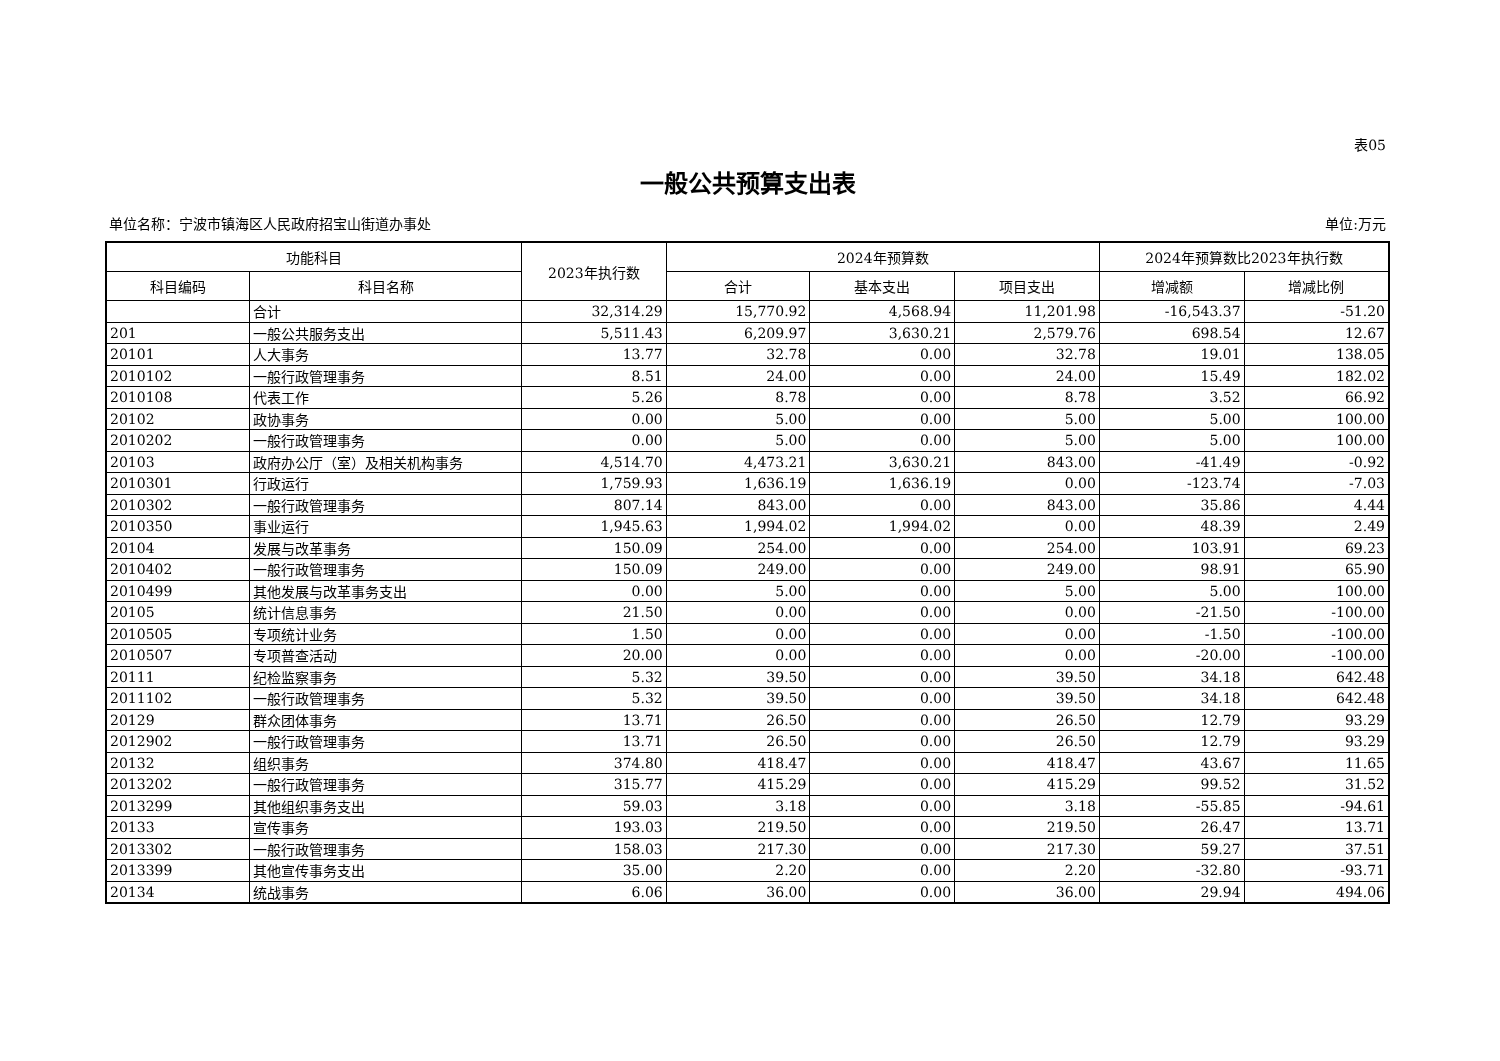表05
一般公共预算支出表
单位名称：宁波市镇海区人民政府招宝山街道办事处 单位:万元
| 功能科目 | | 2023年执行数 | 2024年预算数 | | | 2024年预算数比2023年执行数 | |
| --- | --- | --- | --- | --- | --- | --- | --- |
| 科目编码 | 科目名称 | | 合计 | 基本支出 | 项目支出 | 增减额 | 增减比例 |
| | 合计 | 32,314.29 | 15,770.92 | 4,568.94 | 11,201.98 | -16,543.37 | -51.20 |
| 201 | 一般公共服务支出 | 5,511.43 | 6,209.97 | 3,630.21 | 2,579.76 | 698.54 | 12.67 |
| 20101 | 人大事务 | 13.77 | 32.78 | 0.00 | 32.78 | 19.01 | 138.05 |
| 2010102 | 一般行政管理事务 | 8.51 | 24.00 | 0.00 | 24.00 | 15.49 | 182.02 |
| 2010108 | 代表工作 | 5.26 | 8.78 | 0.00 | 8.78 | 3.52 | 66.92 |
| 20102 | 政协事务 | 0.00 | 5.00 | 0.00 | 5.00 | 5.00 | 100.00 |
| 2010202 | 一般行政管理事务 | 0.00 | 5.00 | 0.00 | 5.00 | 5.00 | 100.00 |
| 20103 | 政府办公厅（室）及相关机构事务 | 4,514.70 | 4,473.21 | 3,630.21 | 843.00 | -41.49 | -0.92 |
| 2010301 | 行政运行 | 1,759.93 | 1,636.19 | 1,636.19 | 0.00 | -123.74 | -7.03 |
| 2010302 | 一般行政管理事务 | 807.14 | 843.00 | 0.00 | 843.00 | 35.86 | 4.44 |
| 2010350 | 事业运行 | 1,945.63 | 1,994.02 | 1,994.02 | 0.00 | 48.39 | 2.49 |
| 20104 | 发展与改革事务 | 150.09 | 254.00 | 0.00 | 254.00 | 103.91 | 69.23 |
| 2010402 | 一般行政管理事务 | 150.09 | 249.00 | 0.00 | 249.00 | 98.91 | 65.90 |
| 2010499 | 其他发展与改革事务支出 | 0.00 | 5.00 | 0.00 | 5.00 | 5.00 | 100.00 |
| 20105 | 统计信息事务 | 21.50 | 0.00 | 0.00 | 0.00 | -21.50 | -100.00 |
| 2010505 | 专项统计业务 | 1.50 | 0.00 | 0.00 | 0.00 | -1.50 | -100.00 |
| 2010507 | 专项普查活动 | 20.00 | 0.00 | 0.00 | 0.00 | -20.00 | -100.00 |
| 20111 | 纪检监察事务 | 5.32 | 39.50 | 0.00 | 39.50 | 34.18 | 642.48 |
| 2011102 | 一般行政管理事务 | 5.32 | 39.50 | 0.00 | 39.50 | 34.18 | 642.48 |
| 20129 | 群众团体事务 | 13.71 | 26.50 | 0.00 | 26.50 | 12.79 | 93.29 |
| 2012902 | 一般行政管理事务 | 13.71 | 26.50 | 0.00 | 26.50 | 12.79 | 93.29 |
| 20132 | 组织事务 | 374.80 | 418.47 | 0.00 | 418.47 | 43.67 | 11.65 |
| 2013202 | 一般行政管理事务 | 315.77 | 415.29 | 0.00 | 415.29 | 99.52 | 31.52 |
| 2013299 | 其他组织事务支出 | 59.03 | 3.18 | 0.00 | 3.18 | -55.85 | -94.61 |
| 20133 | 宣传事务 | 193.03 | 219.50 | 0.00 | 219.50 | 26.47 | 13.71 |
| 2013302 | 一般行政管理事务 | 158.03 | 217.30 | 0.00 | 217.30 | 59.27 | 37.51 |
| 2013399 | 其他宣传事务支出 | 35.00 | 2.20 | 0.00 | 2.20 | -32.80 | -93.71 |
| 20134 | 统战事务 | 6.06 | 36.00 | 0.00 | 36.00 | 29.94 | 494.06 |